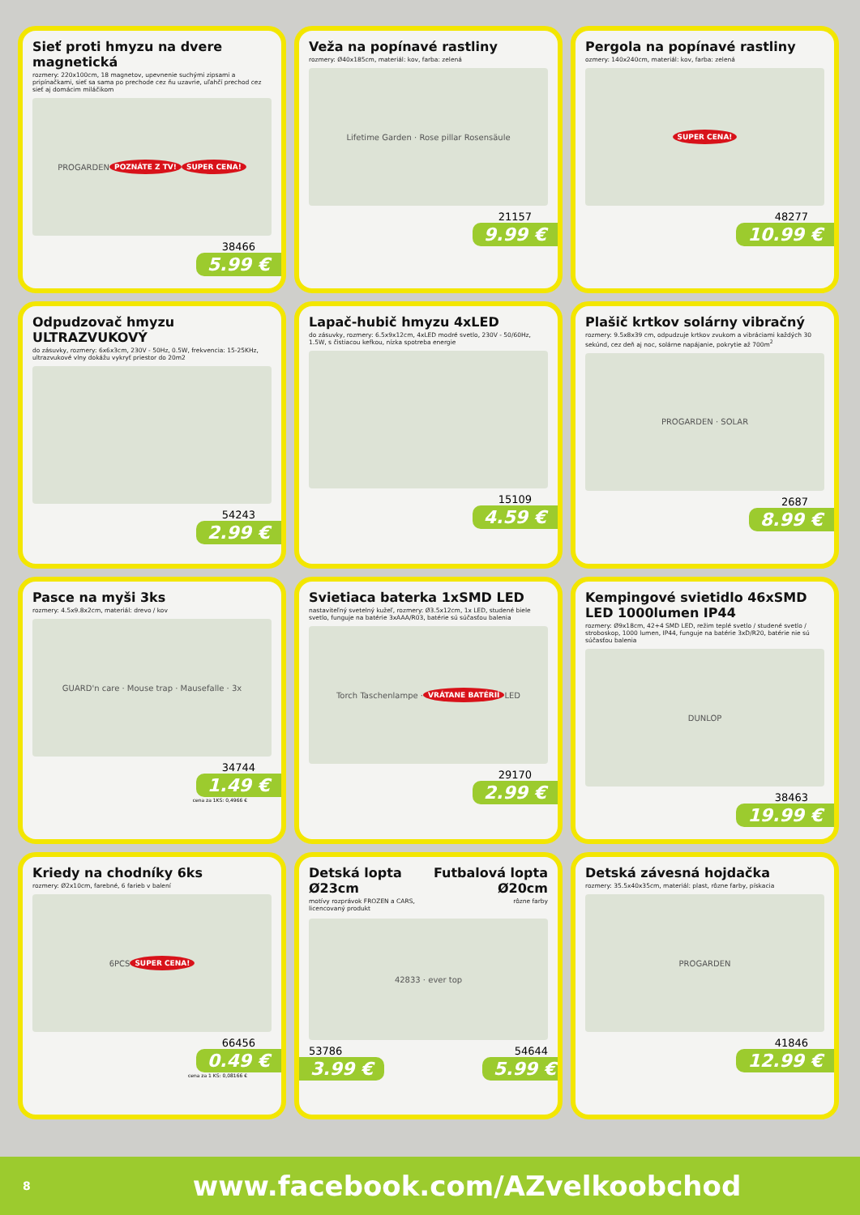Sieť proti hmyzu na dvere magnetická
rozmery: 220x100cm, 18 magnetov, upevnenie suchými zipsami a pripínačkami, sieť sa sama po prechode cez ňu uzavrie, uľahčí prechod cez sieť aj domácim miláčikom
PROGARDEN POZNÁTE Z TV! SUPER CENA!
38466
5.99 €
Veža na popínavé rastliny
rozmery: Ø40x185cm, materiál: kov, farba: zelená
Lifetime Garden · Rose pillar Rosensäule
21157
9.99 €
Pergola na popínavé rastliny
ozmery: 140x240cm, materiál: kov, farba: zelená
SUPER CENA!
48277
10.99 €
Odpudzovač hmyzu ULTRAZVUKOVÝ
do zásuvky, rozmery: 6x6x3cm, 230V - 50Hz, 0.5W, frekvencia: 15-25KHz, ultrazvukové vlny dokážu vykryť priestor do 20m2
54243
2.99 €
Lapač-hubič hmyzu 4xLED
do zásuvky, rozmery: 6.5x9x12cm, 4xLED modré svetlo, 230V - 50/60Hz, 1.5W, s čistiacou kefkou, nízka spotreba energie
15109
4.59 €
Plašič krtkov solárny vibračný
rozmery: 9.5x8x39 cm, odpudzuje krtkov zvukom a vibráciami každých 30 sekúnd, cez deň aj noc, solárne napájanie, pokrytie až 700m<sup>2</sup>
PROGARDEN · SOLAR
2687
8.99 €
Pasce na myši 3ks
rozmery: 4.5x9.8x2cm, materiál: drevo / kov
GUARD'n care · Mouse trap · Mausefalle · 3x
34744
1.49 €
cena za 1KS: 0,4966 €
Svietiaca baterka 1xSMD LED
nastaviteľný svetelný kužeľ, rozmery: Ø3.5x12cm, 1x LED, studené biele svetlo, funguje na batérie 3xAAA/R03, batérie sú súčasťou balenia
Torch Taschenlampe · VRÁTANE BATÉRIÍ LED
29170
2.99 €
Kempingové svietidlo 46xSMD LED 1000lumen IP44
rozmery: Ø9x18cm, 42+4 SMD LED, režim teplé svetlo / studené svetlo / stroboskop, 1000 lumen, IP44, funguje na batérie 3xD/R20, batérie nie sú súčasťou balenia
DUNLOP
38463
19.99 €
Kriedy na chodníky 6ks
rozmery: Ø2x10cm, farebné, 6 farieb v balení
6PCS SUPER CENA!
66456
0.49 €
cena za 1 KS: 0,08166 €
Detská lopta Ø23cm
motívy rozprávok FROZEN a CARS, licencovaný produkt
Futbalová lopta Ø20cm
rôzne farby
42833 · ever top
53786 54644
3.99 € 5.99 €
Detská závesná hojdačka
rozmery: 35.5x40x35cm, materiál: plast, rôzne farby, pískacia
PROGARDEN
41846
12.99 €
8 www.facebook.com/AZvelkoobchod